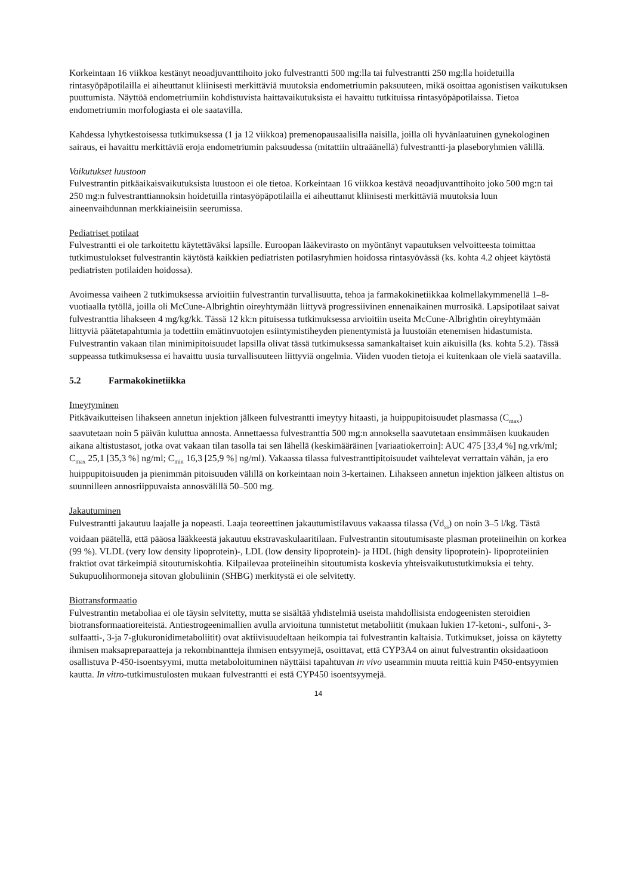Korkeintaan 16 viikkoa kestänyt neoadjuvanttihoito joko fulvestrantti 500 mg:lla tai fulvestrantti 250 mg:lla hoidetuilla rintasyöpäpotilailla ei aiheuttanut kliinisesti merkittäviä muutoksia endometriumin paksuuteen, mikä osoittaa agonistisen vaikutuksen puuttumista. Näyttöä endometriumiin kohdistuvista haittavaikutuksista ei havaittu tutkituissa rintasyöpäpotilaissa. Tietoa endometriumin morfologiasta ei ole saatavilla.
Kahdessa lyhytkestoisessa tutkimuksessa (1 ja 12 viikkoa) premenopausaalisilla naisilla, joilla oli hyvänlaatuinen gynekologinen sairaus, ei havaittu merkittäviä eroja endometriumin paksuudessa (mitattiin ultraäänellä) fulvestrantti-ja plaseboryhmien välillä.
Vaikutukset luustoon
Fulvestrantin pitkäaikaisvaikutuksista luustoon ei ole tietoa. Korkeintaan 16 viikkoa kestävä neoadjuvanttihoito joko 500 mg:n tai 250 mg:n fulvestranttiannoksin hoidetuilla rintasyöpäpotilailla ei aiheuttanut kliinisesti merkittäviä muutoksia luun aineenvaihdunnan merkkiaineisiin seerumissa.
Pediatriset potilaat
Fulvestrantti ei ole tarkoitettu käytettäväksi lapsille. Euroopan lääkevirasto on myöntänyt vapautuksen velvoitteesta toimittaa tutkimustulokset fulvestrantin käytöstä kaikkien pediatristen potilasryhmien hoidossa rintasyövässä (ks. kohta 4.2 ohjeet käytöstä pediatristen potilaiden hoidossa).
Avoimessa vaiheen 2 tutkimuksessa arvioitiin fulvestrantin turvallisuutta, tehoa ja farmakokinetiikkaa kolmellakymmenellä 1–8-vuotiaalla tytöllä, joilla oli McCune-Albrightin oireyhtymään liittyvä progressiivinen ennenaikainen murrosikä. Lapsipotilaat saivat fulvestranttia lihakseen 4 mg/kg/kk. Tässä 12 kk:n pituisessa tutkimuksessa arvioitiin useita McCune-Albrightin oireyhtymään liittyviä päätetapahtumia ja todettiin emätinvuotojen esiintymistiheyden pienentymistä ja luustoiän etenemisen hidastumista. Fulvestrantin vakaan tilan minimipitoisuudet lapsilla olivat tässä tutkimuksessa samankaltaiset kuin aikuisilla (ks. kohta 5.2). Tässä suppeassa tutkimuksessa ei havaittu uusia turvallisuuteen liittyviä ongelmia. Viiden vuoden tietoja ei kuitenkaan ole vielä saatavilla.
5.2 Farmakokinetiikka
Imeytyminen
Pitkävaikutteisen lihakseen annetun injektion jälkeen fulvestrantti imeytyy hitaasti, ja huippupitoisuudet plasmassa (C<sub>max</sub>) saavutetaan noin 5 päivän kuluttua annosta. Annettaessa fulvestranttia 500 mg:n annoksella saavutetaan ensimmäisen kuukauden aikana altistustasot, jotka ovat vakaan tilan tasolla tai sen lähellä (keskimääräinen [variaatiokerroin]: AUC 475 [33,4 %] ng.vrk/ml; C<sub>max</sub> 25,1 [35,3 %] ng/ml; C<sub>min</sub> 16,3 [25,9 %] ng/ml). Vakaassa tilassa fulvestranttipitoisuudet vaihtelevat verrattain vähän, ja ero huippupitoisuuden ja pienimmän pitoisuuden välillä on korkeintaan noin 3-kertainen. Lihakseen annetun injektion jälkeen altistus on suunnilleen annosriippuvaista annosvälillä 50–500 mg.
Jakautuminen
Fulvestrantti jakautuu laajalle ja nopeasti. Laaja teoreettinen jakautumistilavuus vakaassa tilassa (Vd<sub>ss</sub>) on noin 3–5 l/kg. Tästä voidaan päätellä, että pääosa lääkkeestä jakautuu ekstravaskulaaritilaan. Fulvestrantin sitoutumisaste plasman proteiineihin on korkea (99 %). VLDL (very low density lipoprotein)-, LDL (low density lipoprotein)- ja HDL (high density lipoprotein)- lipoproteiinien fraktiot ovat tärkeimpiä sitoutumiskohtia. Kilpailevaa proteiineihin sitoutumista koskevia yhteisvaikutustutkimuksia ei tehty. Sukupuolihormoneja sitovan globuliinin (SHBG) merkitystä ei ole selvitetty.
Biotransformaatio
Fulvestrantin metaboliaa ei ole täysin selvitetty, mutta se sisältää yhdistelmiä useista mahdollisista endogeenisten steroidien biotransformaatioreiteistä. Antiestrogeenimallien avulla arvioituna tunnistetut metaboliitit (mukaan lukien 17-ketoni-, sulfoni-, 3-sulfaatti-, 3-ja 7-glukuronidimetaboliitit) ovat aktiivisuudeltaan heikompia tai fulvestrantin kaltaisia. Tutkimukset, joissa on käytetty ihmisen maksapreparaatteja ja rekombinantteja ihmisen entsyymejä, osoittavat, että CYP3A4 on ainut fulvestrantin oksidaatioon osallistuva P-450-isoentsyymi, mutta metaboloituminen näyttäisi tapahtuvan in vivo useammin muuta reittiä kuin P450-entsyymien kautta. In vitro-tutkimustulosten mukaan fulvestrantti ei estä CYP450 isoentsyymejä.
14